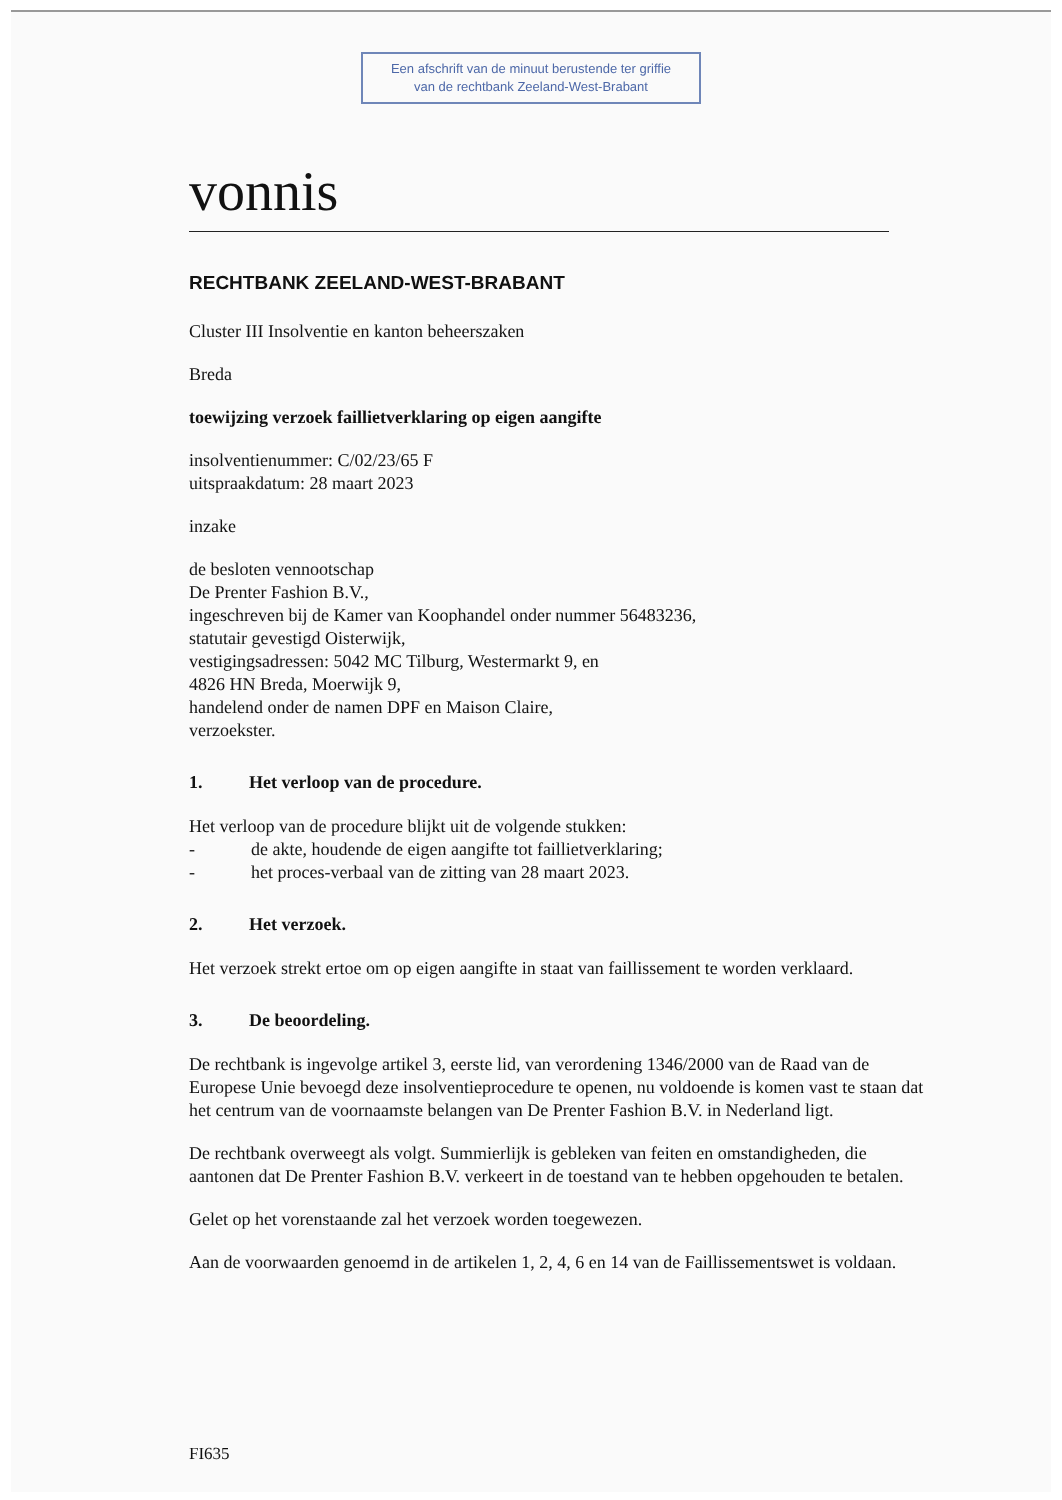Een afschrift van de minuut berustende ter griffie
van de rechtbank Zeeland-West-Brabant
vonnis
RECHTBANK ZEELAND-WEST-BRABANT
Cluster III Insolventie en kanton beheerszaken
Breda
toewijzing verzoek faillietverklaring op eigen aangifte
insolventienummer: C/02/23/65 F
uitspraakdatum: 28 maart 2023
inzake
de besloten vennootschap
De Prenter Fashion B.V.,
ingeschreven bij de Kamer van Koophandel onder nummer 56483236,
statutair gevestigd Oisterwijk,
vestigingsadressen: 5042 MC Tilburg, Westermarkt 9, en
4826 HN Breda, Moerwijk 9,
handelend onder de namen DPF en Maison Claire,
verzoekster.
1. Het verloop van de procedure.
Het verloop van de procedure blijkt uit de volgende stukken:
- de akte, houdende de eigen aangifte tot faillietverklaring;
- het proces-verbaal van de zitting van 28 maart 2023.
2. Het verzoek.
Het verzoek strekt ertoe om op eigen aangifte in staat van faillissement te worden verklaard.
3. De beoordeling.
De rechtbank is ingevolge artikel 3, eerste lid, van verordening 1346/2000 van de Raad van de Europese Unie bevoegd deze insolventieprocedure te openen, nu voldoende is komen vast te staan dat het centrum van de voornaamste belangen van De Prenter Fashion B.V. in Nederland ligt.
De rechtbank overweegt als volgt. Summierlijk is gebleken van feiten en omstandigheden, die aantonen dat De Prenter Fashion B.V. verkeert in de toestand van te hebben opgehouden te betalen.
Gelet op het vorenstaande zal het verzoek worden toegewezen.
Aan de voorwaarden genoemd in de artikelen 1, 2, 4, 6 en 14 van de Faillissementswet is voldaan.
FI635